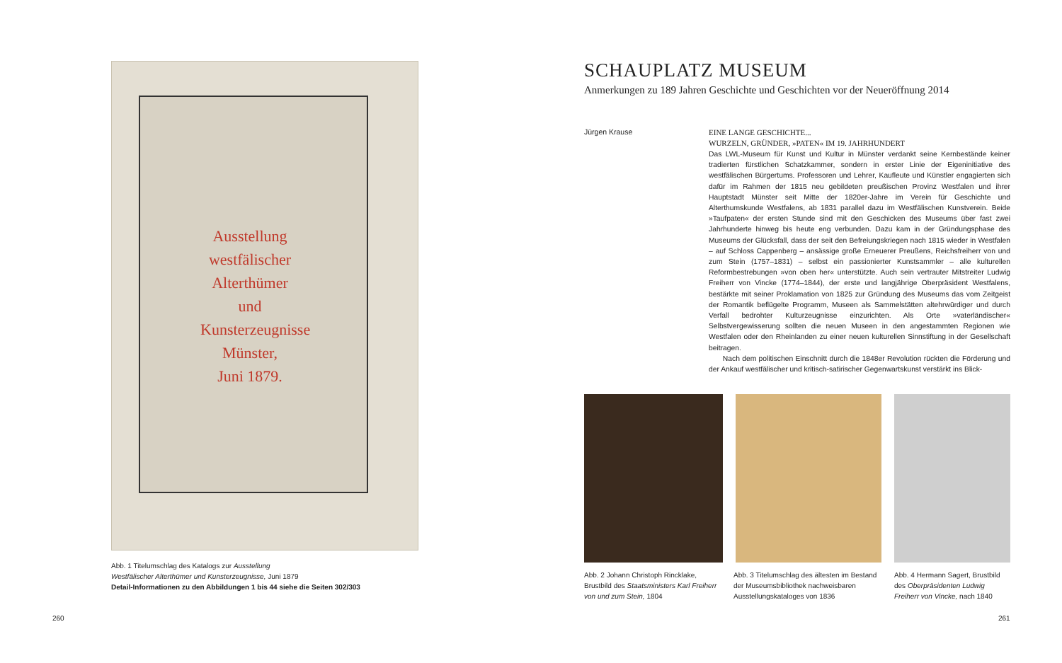Ausstellung
westfälischer
Alterthümer
und
Kunsterzeugnisse
Münster,
Juni 1879.
Abb. 1 Titelumschlag des Katalogs zur Ausstellung
Westfälischer Alterthümer und Kunsterzeugnisse, Juni 1879
Detail-Informationen zu den Abbildungen 1 bis 44 siehe die Seiten 302/303
SCHAUPLATZ MUSEUM
Anmerkungen zu 189 Jahren Geschichte und Geschichten vor der Neueröffnung 2014
Jürgen Krause
EINE LANGE GESCHICHTE...
WURZELN, GRÜNDER, »PATEN« IM 19. JAHRHUNDERT
Das LWL-Museum für Kunst und Kultur in Münster verdankt seine Kernbestände keiner tradierten fürstlichen Schatzkammer, sondern in erster Linie der Eigeninitiative des westfälischen Bürgertums. Professoren und Lehrer, Kaufleute und Künstler engagierten sich dafür im Rahmen der 1815 neu gebildeten preußischen Provinz Westfalen und ihrer Hauptstadt Münster seit Mitte der 1820er-Jahre im Verein für Geschichte und Alterthumskunde Westfalens, ab 1831 parallel dazu im Westfälischen Kunstverein. Beide »Taufpaten« der ersten Stunde sind mit den Geschicken des Museums über fast zwei Jahrhunderte hinweg bis heute eng verbunden. Dazu kam in der Gründungsphase des Museums der Glücksfall, dass der seit den Befreiungskriegen nach 1815 wieder in Westfalen – auf Schloss Cappenberg – ansässige große Erneuerer Preußens, Reichsfreiherr von und zum Stein (1757–1831) – selbst ein passionierter Kunstsammler – alle kulturellen Reformbestrebungen »von oben her« unterstützte. Auch sein vertrauter Mitstreiter Ludwig Freiherr von Vincke (1774–1844), der erste und langjährige Oberpräsident Westfalens, bestärkte mit seiner Proklamation von 1825 zur Gründung des Museums das vom Zeitgeist der Romantik beflügelte Programm, Museen als Sammelstätten altehrwürdiger und durch Verfall bedrohter Kulturzeugnisse einzurichten. Als Orte »vaterländischer« Selbstvergewisserung sollten die neuen Museen in den angestammten Regionen wie Westfalen oder den Rheinlanden zu einer neuen kulturellen Sinnstiftung in der Gesellschaft beitragen.
Nach dem politischen Einschnitt durch die 1848er Revolution rückten die Förderung und der Ankauf westfälischer und kritisch-satirischer Gegenwartskunst verstärkt ins Blick-
Abb. 2 Johann Christoph Rincklake, Brustbild des Staatsministers Karl Freiherr von und zum Stein, 1804
Abb. 3 Titelumschlag des ältesten im Bestand der Museumsbibliothek nachweisbaren Ausstellungskataloges von 1836
Abb. 4 Hermann Sagert, Brustbild des Oberpräsidenten Ludwig Freiherr von Vincke, nach 1840
260 261